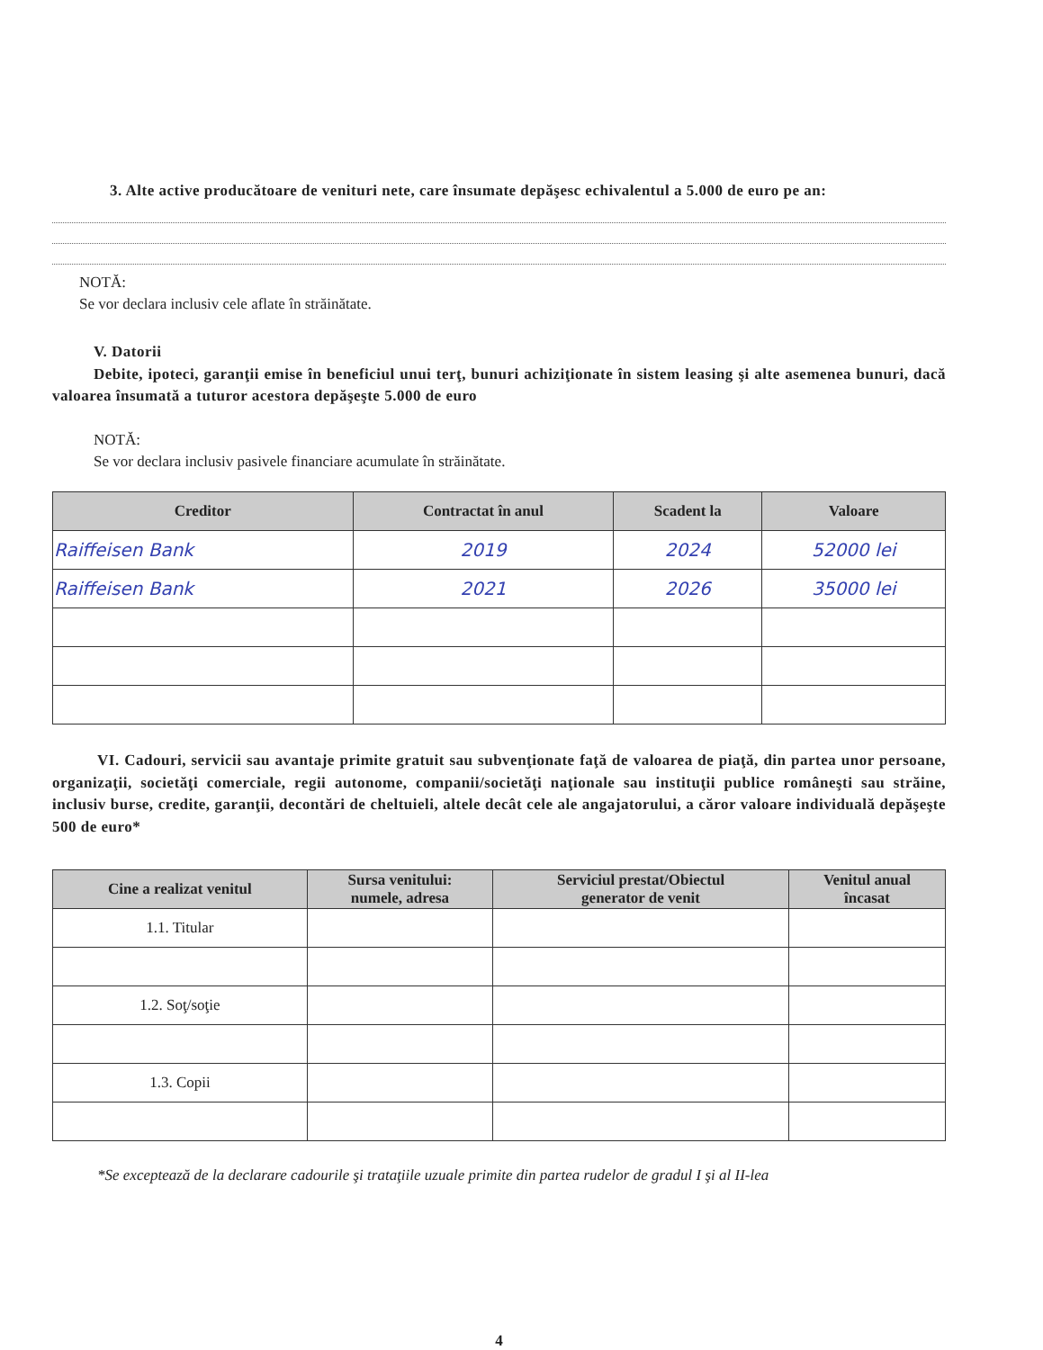3. Alte active producătoare de venituri nete, care însumate depăşesc echivalentul a 5.000 de euro pe an:
NOTĂ:
Se vor declara inclusiv cele aflate în străinătate.
V. Datorii
Debite, ipoteci, garanţii emise în beneficiul unui terţ, bunuri achiziţionate în sistem leasing şi alte asemenea bunuri, dacă valoarea însumată a tuturor acestora depăşeşte 5.000 de euro
NOTĂ:
Se vor declara inclusiv pasivele financiare acumulate în străinătate.
| Creditor | Contractat în anul | Scadent la | Valoare |
| --- | --- | --- | --- |
| Raiffeisen Bank | 2019 | 2024 | 52000 lei |
| Raiffeisen Bank | 2021 | 2026 | 35000 lei |
VI. Cadouri, servicii sau avantaje primite gratuit sau subvenţionate faţă de valoarea de piaţă, din partea unor persoane, organizaţii, societăţi comerciale, regii autonome, companii/societăţi naţionale sau instituţii publice româneşti sau străine, inclusiv burse, credite, garanţii, decontări de cheltuieli, altele decât cele ale angajatorului, a căror valoare individuală depăşeşte 500 de euro*
| Cine a realizat venitul | Sursa venitului: numele, adresa | Serviciul prestat/Obiectul generator de venit | Venitul anual încasat |
| --- | --- | --- | --- |
| 1.1. Titular | | | |
| 1.2. Soţ/soţie | | | |
| 1.3. Copii | | | |
*Se exceptează de la declarare cadourile şi trataţiile uzuale primite din partea rudelor de gradul I şi al II-lea
4